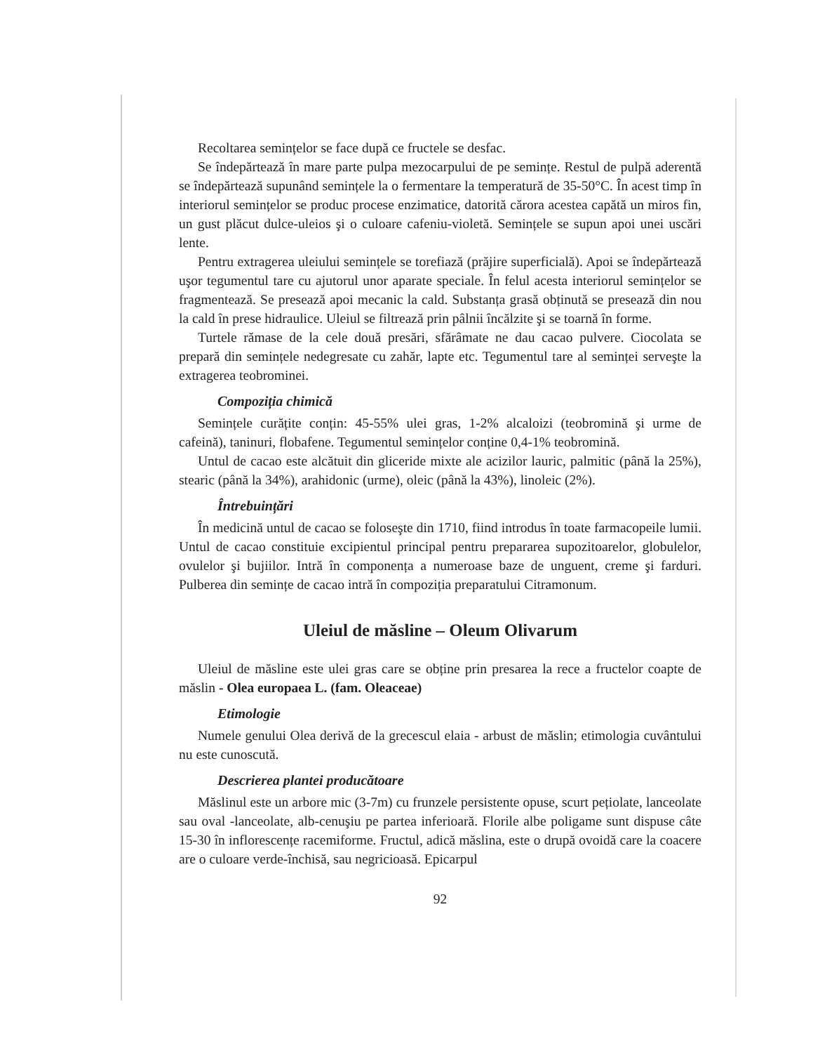Recoltarea semințelor se face după ce fructele se desfac.
Se îndepărtează în mare parte pulpa mezocarpului de pe semințe. Restul de pulpă aderentă se îndepărtează supunând semințele la o fermentare la temperatură de 35-50°C. În acest timp în interiorul semințelor se produc procese enzimatice, datorită cărora acestea capătă un miros fin, un gust plăcut dulce-uleios şi o culoare cafeniu-violetă. Semințele se supun apoi unei uscări lente.
Pentru extragerea uleiului semințele se torefiază (prăjire superficială). Apoi se îndepărtează uşor tegumentul tare cu ajutorul unor aparate speciale. În felul acesta interiorul semințelor se fragmentează. Se presează apoi mecanic la cald. Substanța grasă obținută se presează din nou la cald în prese hidraulice. Uleiul se filtrează prin pâlnii încălzite şi se toarnă în forme.
Turtele rămase de la cele două presări, sfărâmate ne dau cacao pulvere. Ciocolata se prepară din semințele nedegresate cu zahăr, lapte etc. Tegumentul tare al seminței serveşte la extragerea teobrominei.
Compoziția chimică
Semințele curățite conțin: 45-55% ulei gras, 1-2% alcaloizi (teobromină şi urme de cafeină), taninuri, flobafene. Tegumentul semințelor conține 0,4-1% teobromină.
Untul de cacao este alcătuit din gliceride mixte ale acizilor lauric, palmitic (până la 25%), stearic (până la 34%), arahidonic (urme), oleic (până la 43%), linoleic (2%).
Întrebuințări
În medicină untul de cacao se foloseşte din 1710, fiind introdus în toate farmacopeile lumii. Untul de cacao constituie excipientul principal pentru prepararea supozitoarelor, globulelor, ovulelor şi bujiilor. Intră în componența a numeroase baze de unguent, creme şi farduri. Pulberea din semințe de cacao intră în compoziția preparatului Citramonum.
Uleiul de măsline – Oleum Olivarum
Uleiul de măsline este ulei gras care se obține prin presarea la rece a fructelor coapte de măslin - Olea europaea L. (fam. Oleaceae)
Etimologie
Numele genului Olea derivă de la grecescul elaia - arbust de măslin; etimologia cuvântului nu este cunoscută.
Descrierea plantei producătoare
Măslinul este un arbore mic (3-7m) cu frunzele persistente opuse, scurt pețiolate, lanceolate sau oval -lanceolate, alb-cenuşiu pe partea inferioară. Florile albe poligame sunt dispuse câte 15-30 în inflorescențe racemiforme. Fructul, adică măslina, este o drupă ovoidă care la coacere are o culoare verde-închisă, sau negricioasă. Epicarpul
92